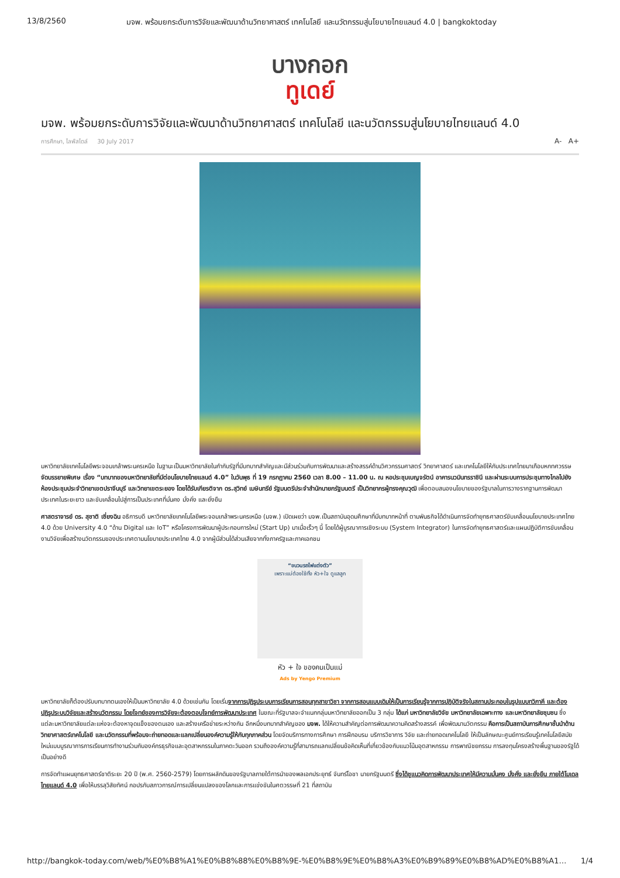13/8/2560 มจพ. พร้อมยกระดับการวิจัยและพัฒนาด้านวิทยาศาสตร์ เทคโนโลยี และนวัตกรรมสู่นโยบายไทยแลนด์ 4.0 | bangkoktoday
บางกอก
ทูเดย์
มจพ. พร้อมยกระดับการวิจัยและพัฒนาด้านวิทยาศาสตร์ เทคโนโลยี และนวัตกรรมสู่นโยบายไทยแลนด์ 4.0
การศึกษา, ไลฟ์สไตล์ 30 July 2017 A- A+
มหาวิทยาลัยเทคโนโลยีพระจอมเกล้าพระนครเหนือ ในฐานะเป็นมหาวิทยาลัยในกำกับรัฐที่มีบทบาทสำคัญและมีส่วนร่วมกับการพัฒนาและสร้างสรรค์ด้านวิศวกรรมศาสตร์ วิทยาศาสตร์ และเทคโนโลยีให้กับประเทศไทยมาเกือบหกทศวรรษ จัดบรรยายพิเศษ เรื่อง “บทบาทของมหาวิทยาลัยที่มีต่อนโยบายไทยแลนด์ 4.0” ในวันพุธ ที่ 19 กรกฎาคม 2560 เวลา 8.00 – 11.00 น. ณ หอประชุมเบญจรัตน์ อาคารนวมินทรราชินี และผ่านระบบการประชุมทางไกลไปยังห้องประชุมประจำวิทยาเขตปราจีนบุรี และวิทยาเขตระยอง โดยได้รับเกียรติจาก ดร.สุวิทย์ เมษินทรีย์ รัฐมนตรีประจำสำนักนายกรัฐมนตรี เป็นวิทยากรผู้ทรงคุณวุฒิ เพื่อตอบสนองนโยบายของรัฐบาลในการวางรากฐานการพัฒนาประเทศในระยะยาว และขับเคลื่อนไปสู่การเป็นประเทศที่มั่นคง มั่งคั่ง และยั่งยืน
ศาสตราจารย์ ดร. สุชาติ เซี่ยงฉิน อธิการบดี มหาวิทยาลัยเทคโนโลยีพระจอมเกล้าพระนครเหนือ (มจพ.) เปิดเผยว่า มจพ.เป็นสถาบันอุดมศึกษาที่มีบทบาทหน้าที่ ตามพันธกิจได้ดำเนินการจัดทำยุทธศาสตร์ขับเคลื่อนนโยบายประเทศไทย 4.0 ด้วย University 4.0 “ด้าน Digital และ IoT” หรือโครงการพัฒนาผู้ประกอบการใหม่ (Start Up) มาเมื่อเร็วๆ นี้ โดยได้ผู้บูรณาการเชิงระบบ (System Integrator) ในการจัดทำยุทธศาสตร์และแผนปฏิบัติการขับเคลื่อนงานวิจัยเพื่อสร้างนวัตกรรมของประเทศตามนโยบายประเทศไทย 4.0 จากผู้มีส่วนได้ส่วนเสียจากทั้งภาครัฐและภาคเอกชน
“ขบวนรถไฟแต่งตัว”
เพราะแม่ต้องใช้ทั้ง หัว+ใจ ดูแลลูก
หัว + ใจ ของคนเป็นแม่
Ads by Yengo Premium
มหาวิทยาลัยก็ต้องปรับบทบาทตนเองให้เป็นมหาวิทยาลัย 4.0 ด้วยเช่นกัน โดยเริ่มจากการปฏิรูประบบการเรียนการสอนทุกสาขาวิชา จากการสอนแบบเดิมให้เป็นการเรียนรู้จากการปฏิบัติจริงในสถานประกอบในรูปแบบทวิภาคี และต้องปฏิรูประบบวิจัยและสร้างนวัตกรรม โดยโจทย์ของการวิจัยจะต้องตอบโจทย์การพัฒนาประเทศ ในขณะที่รัฐบาลจะจำแนกกลุ่มมหาวิทยาลัยออกเป็น 3 กลุ่ม ได้แก่ มหาวิทยาลัยวิจัย มหาวิทยาลัยเฉพาะทาง และมหาวิทยาลัยชุมชน ซึ่งแต่ละมหาวิทยาลัยแต่ละแห่งจะต้องหาจุดแข็งของตนเอง และสร้างเครือข่ายระหว่างกัน อีกหนึ่งบทบาทสำคัญของ มจพ. ได้ให้ความสำคัญต่อการพัฒนาความคิดสร้างสรรค์ เพื่อพัฒนานวัตกรรม คือการเป็นสถาบันการศึกษาชั้นนำด้านวิทยาศาสตร์เทคโนโลยี และนวัตกรรมที่พร้อมจะถ่ายทอดและแลกเปลี่ยนองค์ความรู้ให้กับทุกภาคส่วน โดยจัดบริการทางการศึกษา การฝึกอบรม บริการวิชาการ วิจัย และถ่ายทอดเทคโนโลยี ให้เป็นลักษณะศูนย์การเรียนรู้เทคโนโลยีสมัยใหม่แบบบูรณาการการเรียนการทำงานร่วมกับองค์กรธุรกิจและอุตสาหกรรมในภาคตะวันออก รวมถึงองค์ความรู้ที่สามารถแลกเปลี่ยนข้อคิดเห็นที่เกี่ยวข้องกับแนวโน้มอุตสาหกรรม การพาณิชยกรรม การลงทุนโครงสร้างพื้นฐานของรัฐได้เป็นอย่างดี
การจัดทำแผนยุทธศาสตร์ชาติระยะ 20 ปี (พ.ศ. 2560-2579) โดยการผลักดันของรัฐบาลภายใต้การนำของพลเอกประยุทธ์ จันทร์โอชา นายกรัฐมนตรี ซึ่งได้ชูแนวคิดการพัฒนาประเทศให้มีความมั่นคง มั่งคั่ง และยั่งยืน ภายใต้โมเดลไทยแลนด์ 4.0 เพื่อให้บรรลุวิสัยทัศน์ กอปรกับสภาวการณ์การเปลี่ยนแปลงของโลกและการแข่งขันในศตวรรษที่ 21 ที่สถาบัน
http://bangkok-today.com/web/%E0%B8%A1%E0%B8%88%E0%B8%9E-%E0%B8%9E%E0%B8%A3%E0%B9%89%E0%B8%AD%E0%B8%A1… 1/4